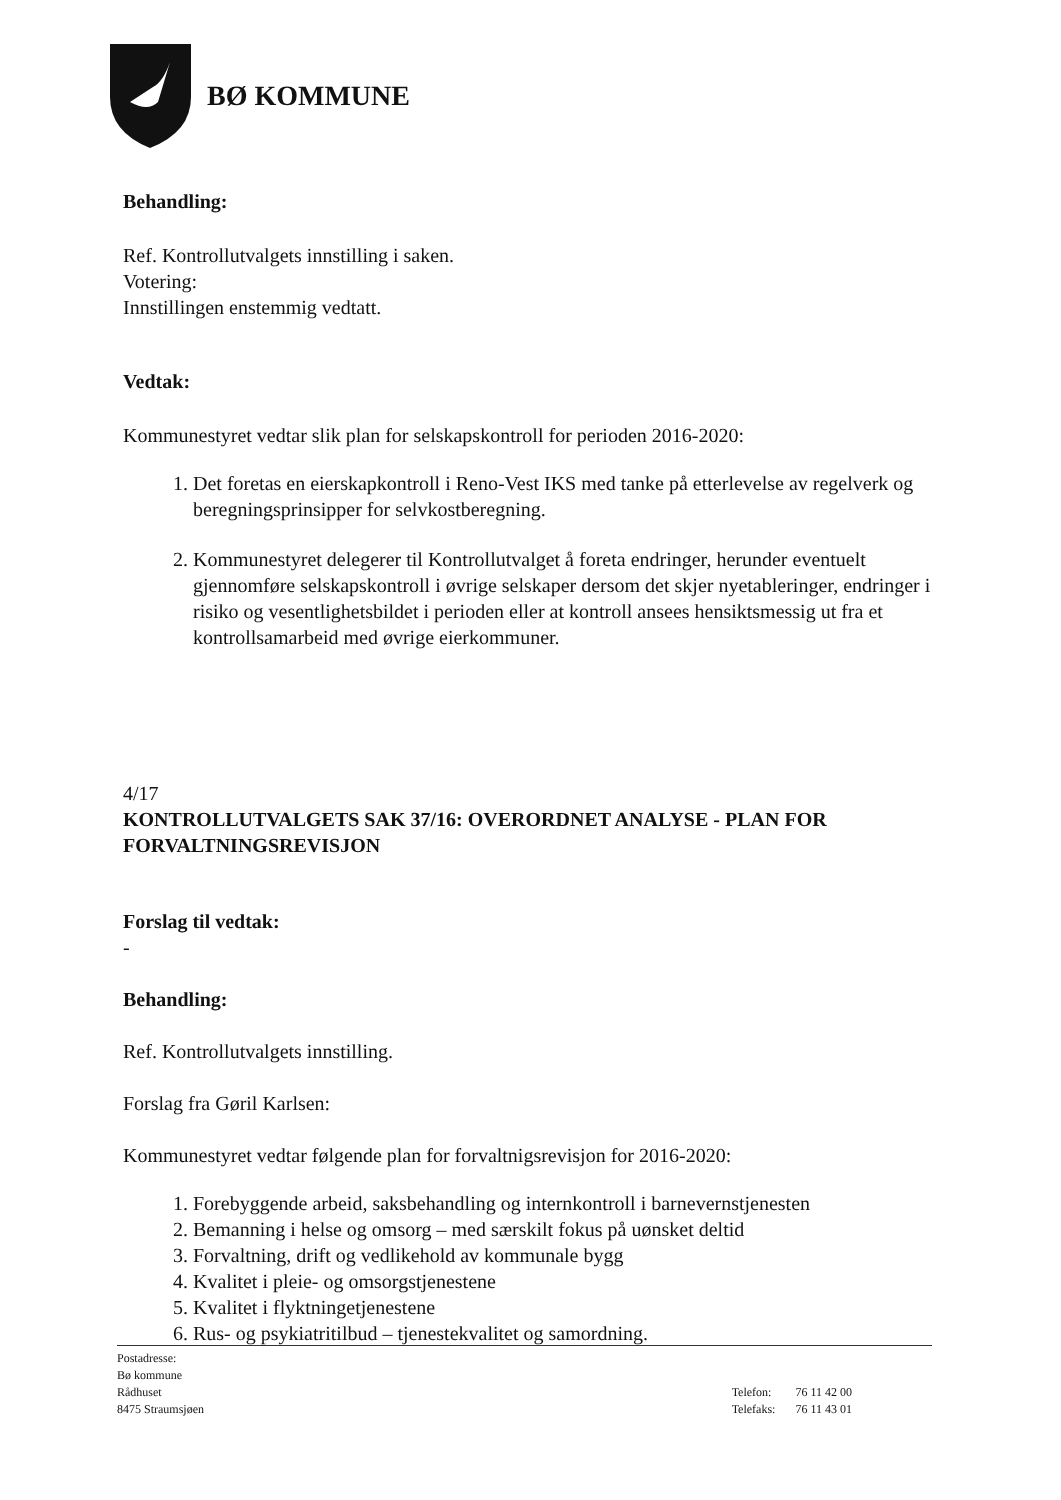BØ KOMMUNE
Behandling:
Ref. Kontrollutvalgets innstilling i saken.
Votering:
Innstillingen enstemmig vedtatt.
Vedtak:
Kommunestyret vedtar slik plan for selskapskontroll for perioden 2016-2020:
1. Det foretas en eierskapkontroll i Reno-Vest IKS med tanke på etterlevelse av regelverk og beregningsprinsipper for selvkostberegning.
2. Kommunestyret delegerer til Kontrollutvalget å foreta endringer, herunder eventuelt gjennomføre selskapskontroll i øvrige selskaper dersom det skjer nyetableringer, endringer i risiko og vesentlighetsbildet i perioden eller at kontroll ansees hensiktsmessig ut fra et kontrollsamarbeid med øvrige eierkommuner.
4/17
KONTROLLUTVALGETS SAK 37/16: OVERORDNET ANALYSE - PLAN FOR FORVALTNINGSREVISJON
Forslag til vedtak:
-
Behandling:
Ref. Kontrollutvalgets innstilling.
Forslag fra Gøril Karlsen:
Kommunestyret vedtar følgende plan for forvaltnigsrevisjon for 2016-2020:
1. Forebyggende arbeid, saksbehandling og internkontroll i barnevernstjenesten
2. Bemanning i helse og omsorg – med særskilt fokus på uønsket deltid
3. Forvaltning, drift og vedlikehold av kommunale bygg
4. Kvalitet i pleie- og omsorgstjenestene
5. Kvalitet i flyktningetjenestene
6. Rus- og psykiatritilbud – tjenestekvalitet og samordning.
Postadresse:
Bø kommune
Rådhuset
8475 Straumsjøen
| Telefon: | 76 11 42 00 |
| Telefaks: | 76 11 43 01 |